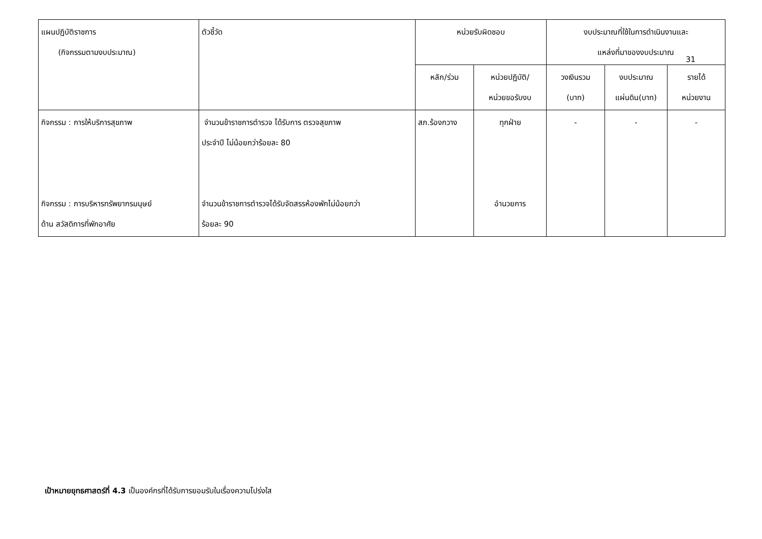| แผนปฏิบัติราชการ (กิจกรรมตามงบประมาณ) | ตัวชี้วัด | หน่วยรับผิดชอบ | | งบประมาณที่ใช้ในการดำเนินงานและ แหล่งที่มาของงบประมาณ | | |
| --- | --- | --- | --- | --- | --- | --- |
| | | หลัก/ร่วม | หน่วยปฏิบัติ/ หน่วยขอรับงบ | วงเงินรวม (บาท) | งบประมาณ แผ่นดิน(บาท) | รายได้ หน่วยงาน |
| กิจกรรม : การให้บริการสุขภาพ กิจกรรม : การบริหารทรัพยากรมนุษย์ ด้าน สวัสดิการที่พักอาศัย | จำนวนข้าราชการตำรวจ ได้รับการ ตรวจสุขภาพ ประจำปี ไม่น้อยกว่าร้อยละ 80 จำนวนข้าราชการตำรวจได้รับจัดสรรห้องพักไม่น้อยกว่า ร้อยละ 90 | สภ.ร้องกวาง | ทุกฝ่าย อำนวยการ | - | - | - |
31
เป้าหมายยุทธศาสตร์ที่ 4.3 เป็นองค์กรที่ได้รับการยอมรับในเรื่องความโปร่งใส